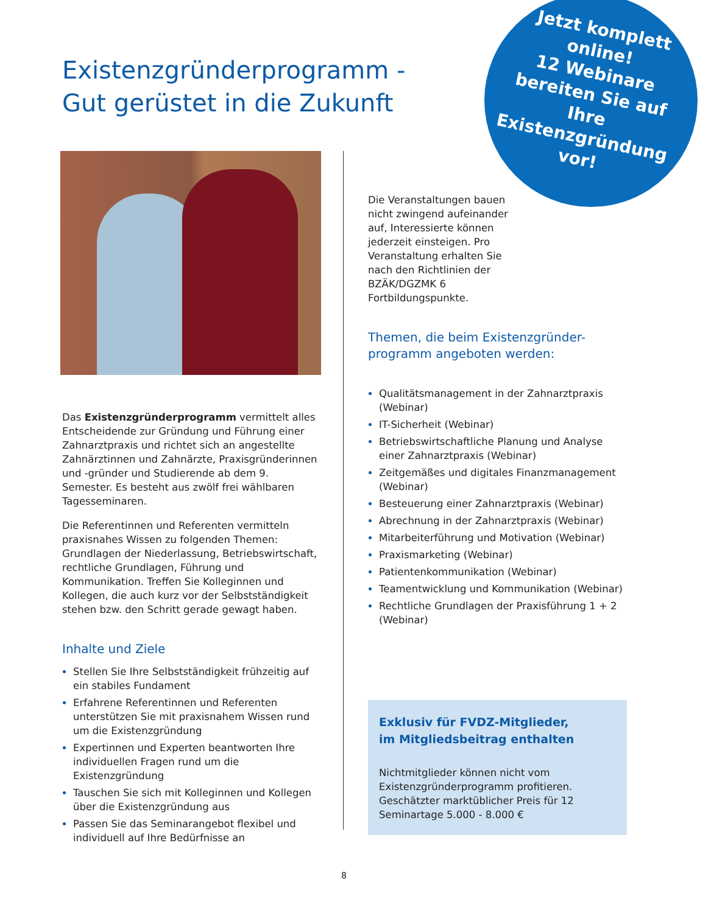Existenzgründerprogramm -
Gut gerüstet in die Zukunft
Jetzt komplett online!
12 Webinare bereiten Sie auf Ihre Existenzgründung vor!
Das Existenzgründerprogramm vermittelt alles Entscheidende zur Gründung und Führung einer Zahnarztpraxis und richtet sich an angestellte Zahnärztinnen und Zahnärzte, Praxisgründerinnen und -gründer und Studierende ab dem 9. Semester. Es besteht aus zwölf frei wählbaren Tagesseminaren.
Die Referentinnen und Referenten vermitteln praxisnahes Wissen zu folgenden Themen: Grundlagen der Niederlassung, Betriebswirtschaft, rechtliche Grundlagen, Führung und Kommunikation. Treffen Sie Kolleginnen und Kollegen, die auch kurz vor der Selbstständigkeit stehen bzw. den Schritt gerade gewagt haben.
Inhalte und Ziele
Stellen Sie Ihre Selbstständigkeit frühzeitig auf ein stabiles Fundament
Erfahrene Referentinnen und Referenten unterstützen Sie mit praxisnahem Wissen rund um die Existenzgründung
Expertinnen und Experten beantworten Ihre individuellen Fragen rund um die Existenzgründung
Tauschen Sie sich mit Kolleginnen und Kollegen über die Existenzgründung aus
Passen Sie das Seminarangebot flexibel und individuell auf Ihre Bedürfnisse an
Die Veranstaltungen bauen nicht zwingend aufeinander auf, Interessierte können jederzeit einsteigen. Pro Veranstaltung erhalten Sie nach den Richtlinien der BZÄK/DGZMK 6 Fortbildungspunkte.
Themen, die beim Existenzgründer-
programm angeboten werden:
Qualitätsmanagement in der Zahnarztpraxis (Webinar)
IT-Sicherheit (Webinar)
Betriebswirtschaftliche Planung und Analyse einer Zahnarztpraxis (Webinar)
Zeitgemäßes und digitales Finanzmanagement (Webinar)
Besteuerung einer Zahnarztpraxis (Webinar)
Abrechnung in der Zahnarztpraxis (Webinar)
Mitarbeiterführung und Motivation (Webinar)
Praxismarketing (Webinar)
Patientenkommunikation (Webinar)
Teamentwicklung und Kommunikation (Webinar)
Rechtliche Grundlagen der Praxisführung 1 + 2 (Webinar)
Exklusiv für FVDZ-Mitglieder,
im Mitgliedsbeitrag enthalten
Nichtmitglieder können nicht vom Existenzgründerprogramm profitieren. Geschätzter marktüblicher Preis für 12 Seminartage 5.000 - 8.000 €
8